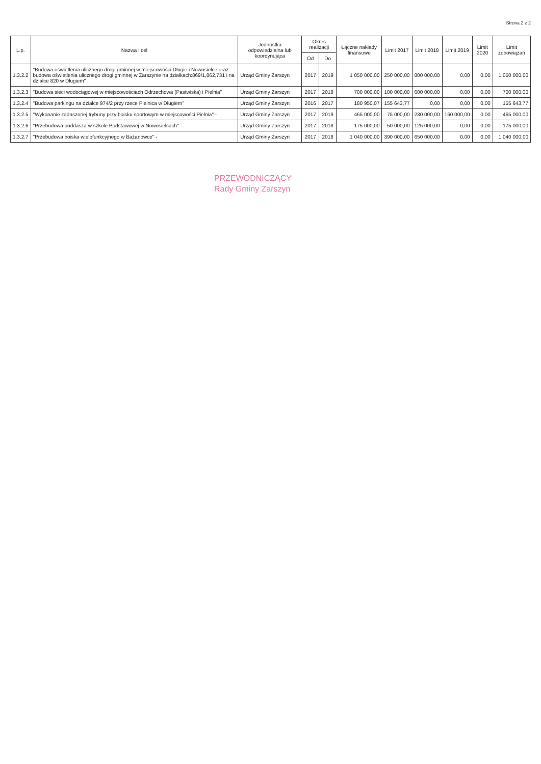Strona 2 z 2
| L.p. | Nazwa i cel | Jednostka odpowiedzialna lub koordynująca | Okres realizacji | | Łączne nakłady finansowe | Limit 2017 | Limit 2018 | Limit 2019 | Limit 2020 | Limit zobowiązań |
| --- | --- | --- | --- | --- | --- | --- | --- | --- | --- | --- |
| | | | Od | Do | | | | | | |
| 1.3.2.2 | "Budowa oświetlenia ulicznego drogi gminnej w miejscowości Długie i Nowosielce oraz budowa oświetlenia ulicznego drogi gminnej w Zarszynie na działkach:869/1,862,731 i na działce 820 w Długiem" | Urząd Gminy Zarszyn | 2017 | 2019 | 1 050 000,00 | 250 000,00 | 800 000,00 | 0,00 | 0,00 | 1 050 000,00 |
| 1.3.2.3 | "Budowa sieci wodociągowej w miejscowościach Odrzechowa (Pastwiska) i Pielnia" | Urząd Gminy Zarszyn | 2017 | 2018 | 700 000,00 | 100 000,00 | 600 000,00 | 0,00 | 0,00 | 700 000,00 |
| 1.3.2.4 | "Budowa parkingu na działce 974/2 przy rzece Pielnica w Długiem" | Urząd Gminy Zarszyn | 2016 | 2017 | 180 950,07 | 155 643,77 | 0,00 | 0,00 | 0,00 | 155 643,77 |
| 1.3.2.5 | "Wykonanie zadaszonej trybuny przy boisku sportowym w miejscowości Pielnia" - | Urząd Gminy Zarszyn | 2017 | 2019 | 465 000,00 | 75 000,00 | 230 000,00 | 160 000,00 | 0,00 | 465 000,00 |
| 1.3.2.6 | "Przebudowa poddasza w szkole Podstawowej w Nowosielcach" - | Urząd Gminy Zarszyn | 2017 | 2018 | 175 000,00 | 50 000,00 | 125 000,00 | 0,00 | 0,00 | 175 000,00 |
| 1.3.2.7 | "Przebudowa boiska wielofunkcyjnego w Bażanówce" - | Urząd Gminy Zarszyn | 2017 | 2018 | 1 040 000,00 | 390 000,00 | 650 000,00 | 0,00 | 0,00 | 1 040 000,00 |
PRZEWODNICZĄCY
Rady Gminy Zarszyn